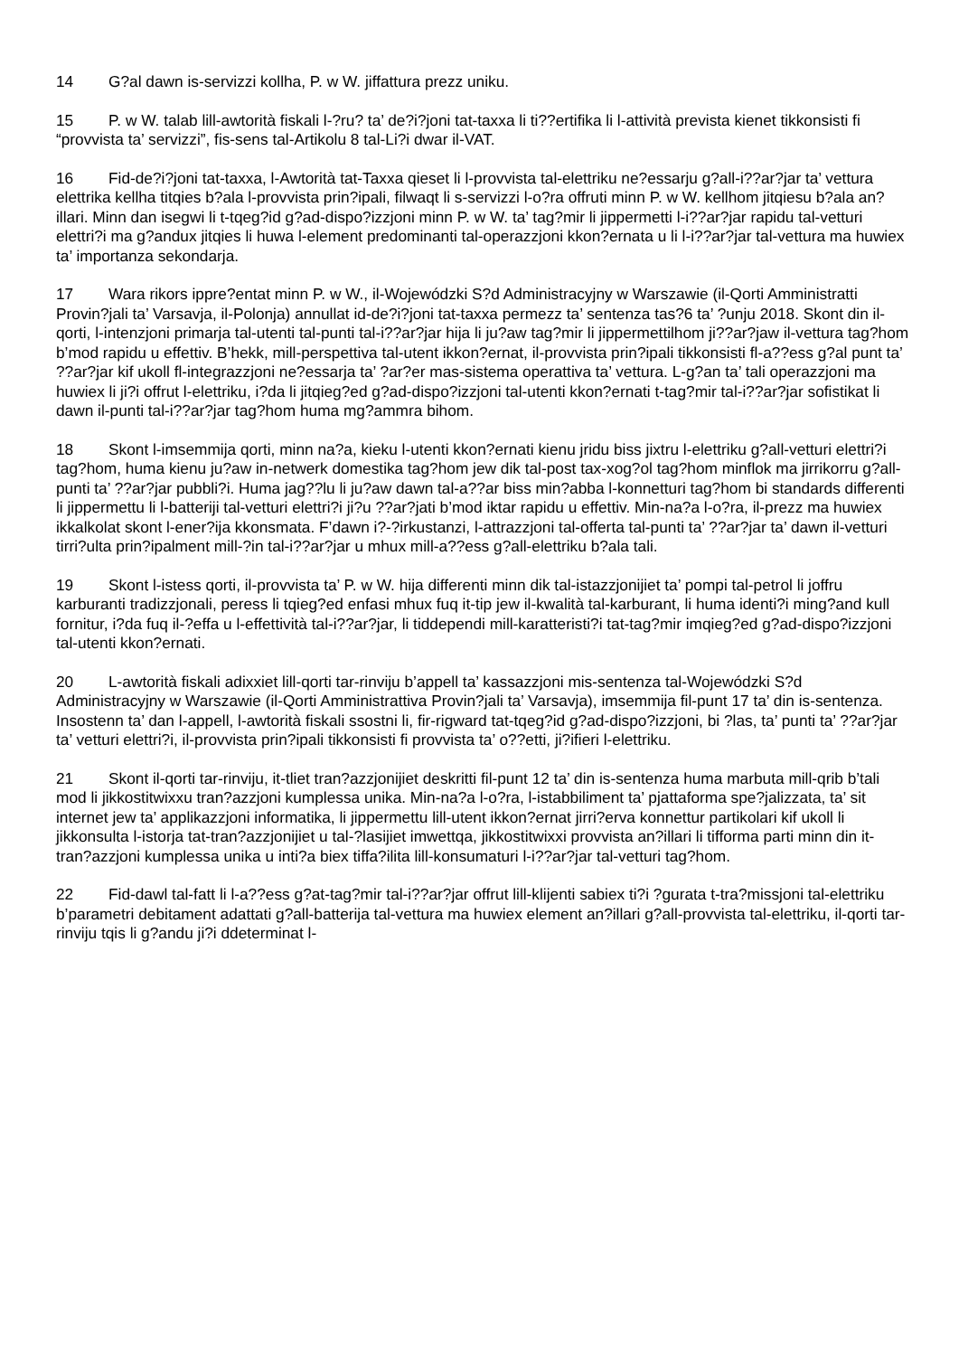14 G?al dawn is-servizzi kollha, P. w W. jiffattura prezz uniku.
15 P. w W. talab lill-awtorità fiskali l-?ru? ta’ de?i?joni tat-taxxa li ti??ertifika li l-attività prevista kienet tikkonsisti fi “provvista ta’ servizzi”, fis-sens tal-Artikolu 8 tal-Li?i dwar il-VAT.
16 Fid-de?i?joni tat-taxxa, l-Awtorità tat-Taxxa qieset li l-provvista tal-elettriku ne?essarju g?all-i??ar?jar ta’ vettura elettrika kellha titqies b?ala l-provvista prin?ipali, filwaqt li s-servizzi l-o?ra offruti minn P. w W. kellhom jitqiesu b?ala an?illari. Minn dan isegwi li t-tqeg?id g?ad-dispo?izzjoni minn P. w W. ta’ tag?mir li jippermetti l-i??ar?jar rapidu tal-vetturi elettri?i ma g?andux jitqies li huwa l-element predominanti tal-operazzjoni kkon?ernata u li l-i??ar?jar tal-vettura ma huwiex ta’ importanza sekondarja.
17 Wara rikors ippre?entat minn P. w W., il-Wojewódzki S?d Administracyjny w Warszawie (il-Qorti Amministratti Provin?jali ta’ Varsavja, il-Polonja) annullat id-de?i?joni tat-taxxa permezz ta’ sentenza tas?6 ta’ ?unju 2018. Skont din il-qorti, l-intenzjoni primarja tal-utenti tal-punti tal-i??ar?jar hija li ju?aw tag?mir li jippermettilhom ji??ar?jaw il-vettura tag?hom b’mod rapidu u effettiv. B’hekk, mill-perspettiva tal-utent ikkon?ernat, il-provvista prin?ipali tikkonsisti fl-a??ess g?al punt ta’ ??ar?jar kif ukoll fl-integrazzjoni ne?essarja ta’ ?ar?er mas-sistema operattiva ta’ vettura. L-g?an ta’ tali operazzjoni ma huwiex li ji?i offrut l-elettriku, i?da li jitqieg?ed g?ad-dispo?izzjoni tal-utenti kkon?ernati t-tag?mir tal-i??ar?jar sofistikat li dawn il-punti tal-i??ar?jar tag?hom huma mg?ammra bihom.
18 Skont l-imsemmija qorti, minn na?a, kieku l-utenti kkon?ernati kienu jridu biss jixtru l-elettriku g?all-vetturi elettri?i tag?hom, huma kienu ju?aw in-netwerk domestika tag?hom jew dik tal-post tax-xog?ol tag?hom minflok ma jirrikorru g?all-punti ta’ ??ar?jar pubbli?i. Huma jag??lu li ju?aw dawn tal-a??ar biss min?abba l-konnetturi tag?hom bi standards differenti li jippermettu li l-batteriji tal-vetturi elettri?i ji?u ??ar?jati b’mod iktar rapidu u effettiv. Min-na?a l-o?ra, il-prezz ma huwiex ikkalkolat skont l-ener?ija kkonsmata. F’dawn i?-?irkustanzi, l-attrazzjoni tal-offerta tal-punti ta’ ??ar?jar ta’ dawn il-vetturi tirri?ulta prin?ipalment mill-?in tal-i??ar?jar u mhux mill-a??ess g?all-elettriku b?ala tali.
19 Skont l-istess qorti, il-provvista ta’ P. w W. hija differenti minn dik tal-istazzjonijiet ta’ pompi tal-petrol li joffru karburanti tradizzjonali, peress li tqieg?ed enfasi mhux fuq it-tip jew il-kwalità tal-karburant, li huma identi?i ming?and kull fornitur, i?da fuq il-?effa u l-effettività tal-i??ar?jar, li tiddependi mill-karatteristi?i tat-tag?mir imqieg?ed g?ad-dispo?izzjoni tal-utenti kkon?ernati.
20 L-awtorità fiskali adixxiet lill-qorti tar-rinviju b’appell ta’ kassazzjoni mis-sentenza tal-Wojewódzki S?d Administracyjny w Warszawie (il-Qorti Amministrattiva Provin?jali ta’ Varsavja), imsemmija fil-punt 17 ta’ din is-sentenza. Insostenn ta’ dan l-appell, l-awtorità fiskali ssostni li, fir-rigward tat-tqeg?id g?ad-dispo?izzjoni, bi ?las, ta’ punti ta’ ??ar?jar ta’ vetturi elettri?i, il-provvista prin?ipali tikkonsisti fi provvista ta’ o??etti, ji?ifieri l-elettriku.
21 Skont il-qorti tar-rinviju, it-tliet tran?azzjonijiet deskritti fil-punt 12 ta’ din is-sentenza huma marbuta mill-qrib b’tali mod li jikkostitwixxu tran?azzjoni kumplessa unika. Min-na?a l-o?ra, l-istabbiliment ta’ pjattaforma spe?jalizzata, ta’ sit internet jew ta’ applikazzjoni informatika, li jippermettu lill-utent ikkon?ernat jirri?erva konnettur partikolari kif ukoll li jikkonsulta l-istorja tat-tran?azzjonijiet u tal-?lasijiet imwettqa, jikkostitwixxi provvista an?illari li tifforma parti minn din it-tran?azzjoni kumplessa unika u inti?a biex tiffa?ilita lill-konsumaturi l-i??ar?jar tal-vetturi tag?hom.
22 Fid-dawl tal-fatt li l-a??ess g?at-tag?mir tal-i??ar?jar offrut lill-klijenti sabiex ti?i ?gurata t-tra?missjoni tal-elettriku b’parametri debitament adattati g?all-batterija tal-vettura ma huwiex element an?illari g?all-provvista tal-elettriku, il-qorti tar-rinviju tqis li g?andu ji?i ddeterminat l-